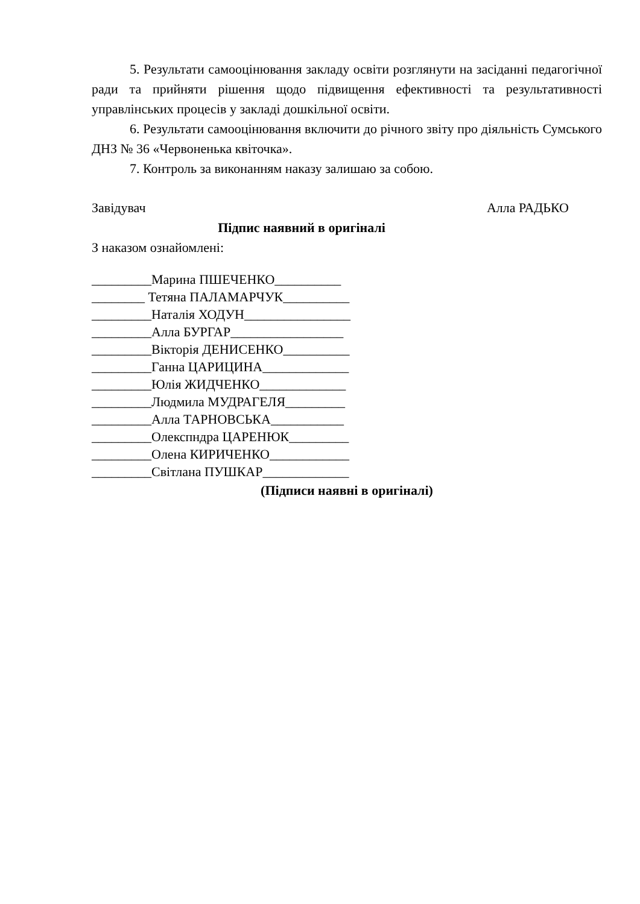5. Результати самооцінювання закладу освіти розглянути на засіданні педагогічної ради та прийняти рішення щодо підвищення ефективності та результативності управлінських процесів у закладі дошкільної освіти.
6. Результати самооцінювання включити до річного звіту про діяльність Сумського ДНЗ № 36 «Червоненька квіточка».
7. Контроль за виконанням наказу залишаю за собою.
Завідувач Алла РАДЬКО
Підпис наявний в оригіналі
З наказом ознайомлені:
_________Марина ПШЕЧЕНКО__________
________ Тетяна ПАЛАМАРЧУК__________
_________Наталія ХОДУН________________
_________Алла БУРГАР_________________
_________Вікторія ДЕНИСЕНКО__________
_________Ганна ЦАРИЦИНА_____________
_________Юлія ЖИДЧЕНКО_____________
_________Людмила МУДРАГЕЛЯ_________
_________Алла ТАРНОВСЬКА___________
_________Олекспндра ЦАРЕНЮК_________
_________Олена КИРИЧЕНКО____________
_________Світлана ПУШКАР_____________
(Підписи наявні в оригіналі)